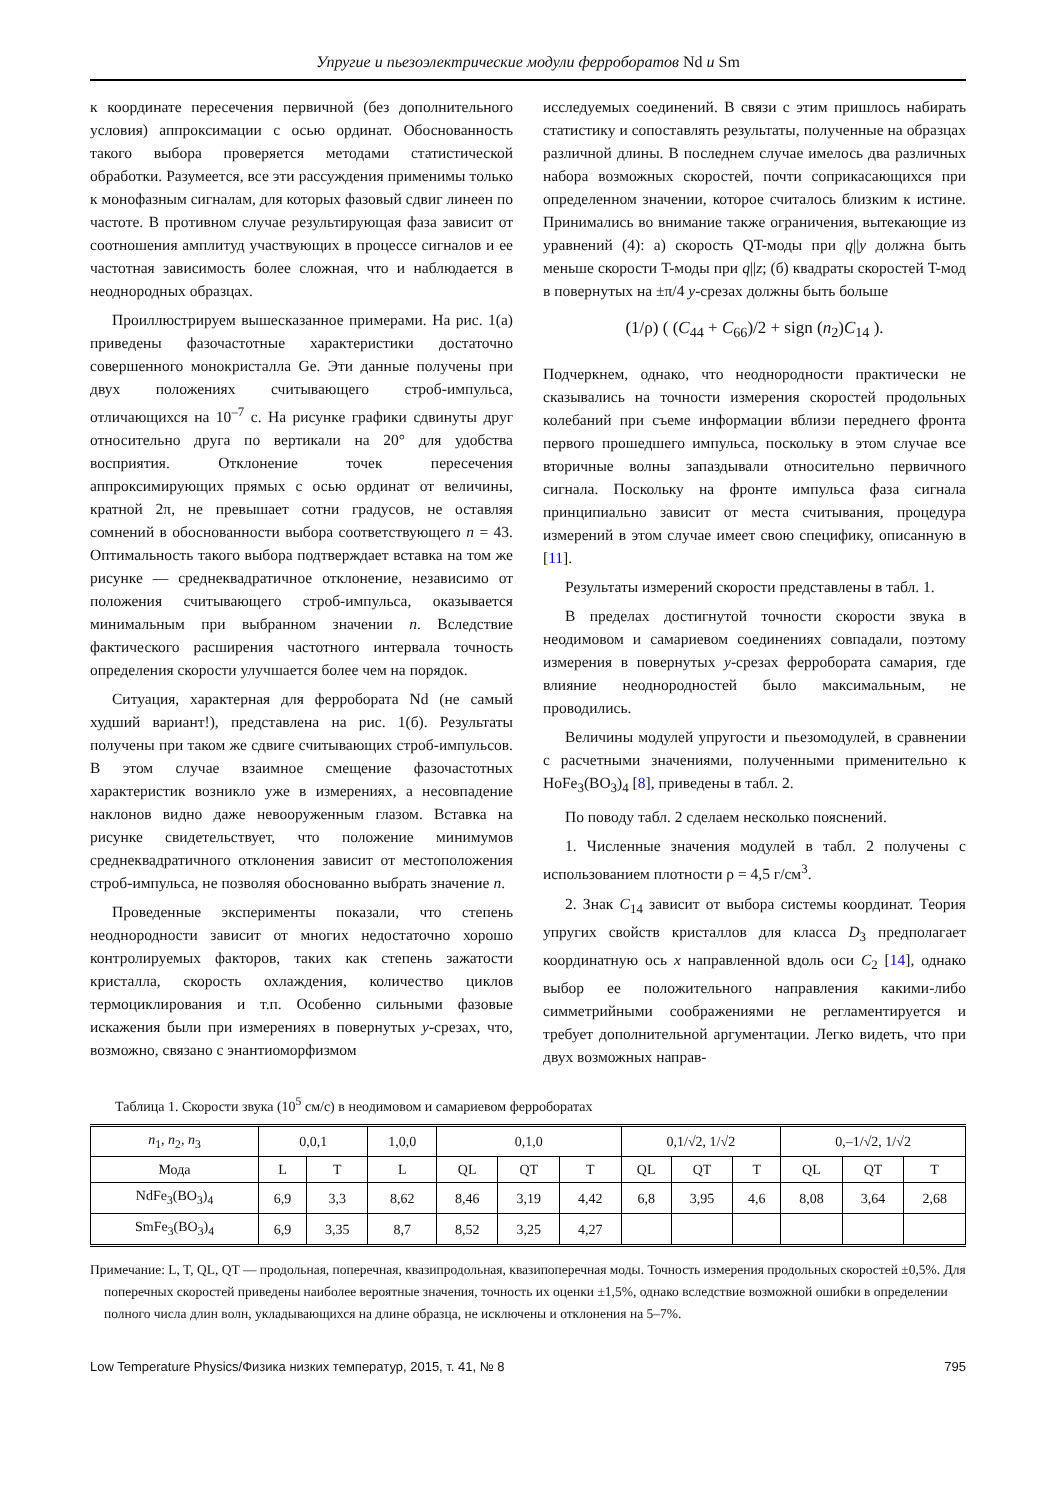Упругие и пьезоэлектрические модули ферроборатов Nd и Sm
к координате пересечения первичной (без дополнительного условия) аппроксимации с осью ординат. Обоснованность такого выбора проверяется методами статистической обработки. Разумеется, все эти рассуждения применимы только к монофазным сигналам, для которых фазовый сдвиг линеен по частоте. В противном случае результирующая фаза зависит от соотношения амплитуд участвующих в процессе сигналов и ее частотная зависимость более сложная, что и наблюдается в неоднородных образцах.
Проиллюстрируем вышесказанное примерами. На рис. 1(а) приведены фазочастотные характеристики достаточно совершенного монокристалла Ge. Эти данные получены при двух положениях считывающего строб-импульса, отличающихся на 10<sup>–7</sup> с. На рисунке графики сдвинуты друг относительно друга по вертикали на 20° для удобства восприятия. Отклонение точек пересечения аппроксимирующих прямых с осью ординат от величины, кратной 2π, не превышает сотни градусов, не оставляя сомнений в обоснованности выбора соответствующего n = 43. Оптимальность такого выбора подтверждает вставка на том же рисунке — среднеквадратичное отклонение, независимо от положения считывающего строб-импульса, оказывается минимальным при выбранном значении n. Вследствие фактического расширения частотного интервала точность определения скорости улучшается более чем на порядок.
Ситуация, характерная для ферробората Nd (не самый худший вариант!), представлена на рис. 1(б). Результаты получены при таком же сдвиге считывающих строб-импульсов. В этом случае взаимное смещение фазочастотных характеристик возникло уже в измерениях, а несовпадение наклонов видно даже невооруженным глазом. Вставка на рисунке свидетельствует, что положение минимумов среднеквадратичного отклонения зависит от местоположения строб-импульса, не позволяя обоснованно выбрать значение n.
Проведенные эксперименты показали, что степень неоднородности зависит от многих недостаточно хорошо контролируемых факторов, таких как степень зажатости кристалла, скорость охлаждения, количество циклов термоциклирования и т.п. Особенно сильными фазовые искажения были при измерениях в повернутых y-срезах, что, возможно, связано с энантиоморфизмом
исследуемых соединений. В связи с этим пришлось набирать статистику и сопоставлять результаты, полученные на образцах различной длины. В последнем случае имелось два различных набора возможных скоростей, почти соприкасающихся при определенном значении, которое считалось близким к истине. Принимались во внимание также ограничения, вытекающие из уравнений (4): а) скорость QT-моды при q||y должна быть меньше скорости T-моды при q||z; (б) квадраты скоростей T-мод в повернутых на ±π/4 y-срезах должны быть больше
(1/ρ) ( (C<sub>44</sub> + C<sub>66</sub>)/2 + sign (n<sub>2</sub>)C<sub>14</sub> ).
Подчеркнем, однако, что неоднородности практически не сказывались на точности измерения скоростей продольных колебаний при съеме информации вблизи переднего фронта первого прошедшего импульса, поскольку в этом случае все вторичные волны запаздывали относительно первичного сигнала. Поскольку на фронте импульса фаза сигнала принципиально зависит от места считывания, процедура измерений в этом случае имеет свою специфику, описанную в [11].
Результаты измерений скорости представлены в табл. 1.
В пределах достигнутой точности скорости звука в неодимовом и самариевом соединениях совпадали, поэтому измерения в повернутых y-срезах ферробората самария, где влияние неоднородностей было максимальным, не проводились.
Величины модулей упругости и пьезомодулей, в сравнении с расчетными значениями, полученными применительно к HoFe<sub>3</sub>(BO<sub>3</sub>)<sub>4</sub> [8], приведены в табл. 2.
По поводу табл. 2 сделаем несколько пояснений.
1. Численные значения модулей в табл. 2 получены с использованием плотности ρ = 4,5 г/см<sup>3</sup>.
2. Знак C<sub>14</sub> зависит от выбора системы координат. Теория упругих свойств кристаллов для класса D<sub>3</sub> предполагает координатную ось x направленной вдоль оси C<sub>2</sub> [14], однако выбор ее положительного направления какими-либо симметрийными соображениями не регламентируется и требует дополнительной аргументации. Легко видеть, что при двух возможных направ-
Таблица 1. Скорости звука (10<sup>5</sup> см/с) в неодимовом и самариевом ферроборатах
| n<sub>1</sub>, n<sub>2</sub>, n<sub>3</sub> | 0,0,1 | | 1,0,0 | 0,1,0 | | | 0,1/√2, 1/√2 | | | 0,–1/√2, 1/√2 | | |
| --- | --- | --- | --- | --- | --- | --- | --- | --- | --- | --- | --- | --- |
| Мода | L | T | L | QL | QT | T | QL | QT | T | QL | QT | T |
| NdFe<sub>3</sub>(BO<sub>3</sub>)<sub>4</sub> | 6,9 | 3,3 | 8,62 | 8,46 | 3,19 | 4,42 | 6,8 | 3,95 | 4,6 | 8,08 | 3,64 | 2,68 |
| SmFe<sub>3</sub>(BO<sub>3</sub>)<sub>4</sub> | 6,9 | 3,35 | 8,7 | 8,52 | 3,25 | 4,27 | | | | | | |
Примечание: L, T, QL, QT — продольная, поперечная, квазипродольная, квазипоперечная моды. Точность измерения продольных скоростей ±0,5%. Для поперечных скоростей приведены наиболее вероятные значения, точность их оценки ±1,5%, однако вследствие возможной ошибки в определении полного числа длин волн, укладывающихся на длине образца, не исключены и отклонения на 5–7%.
Low Temperature Physics/Физика низких температур, 2015, т. 41, № 8 795